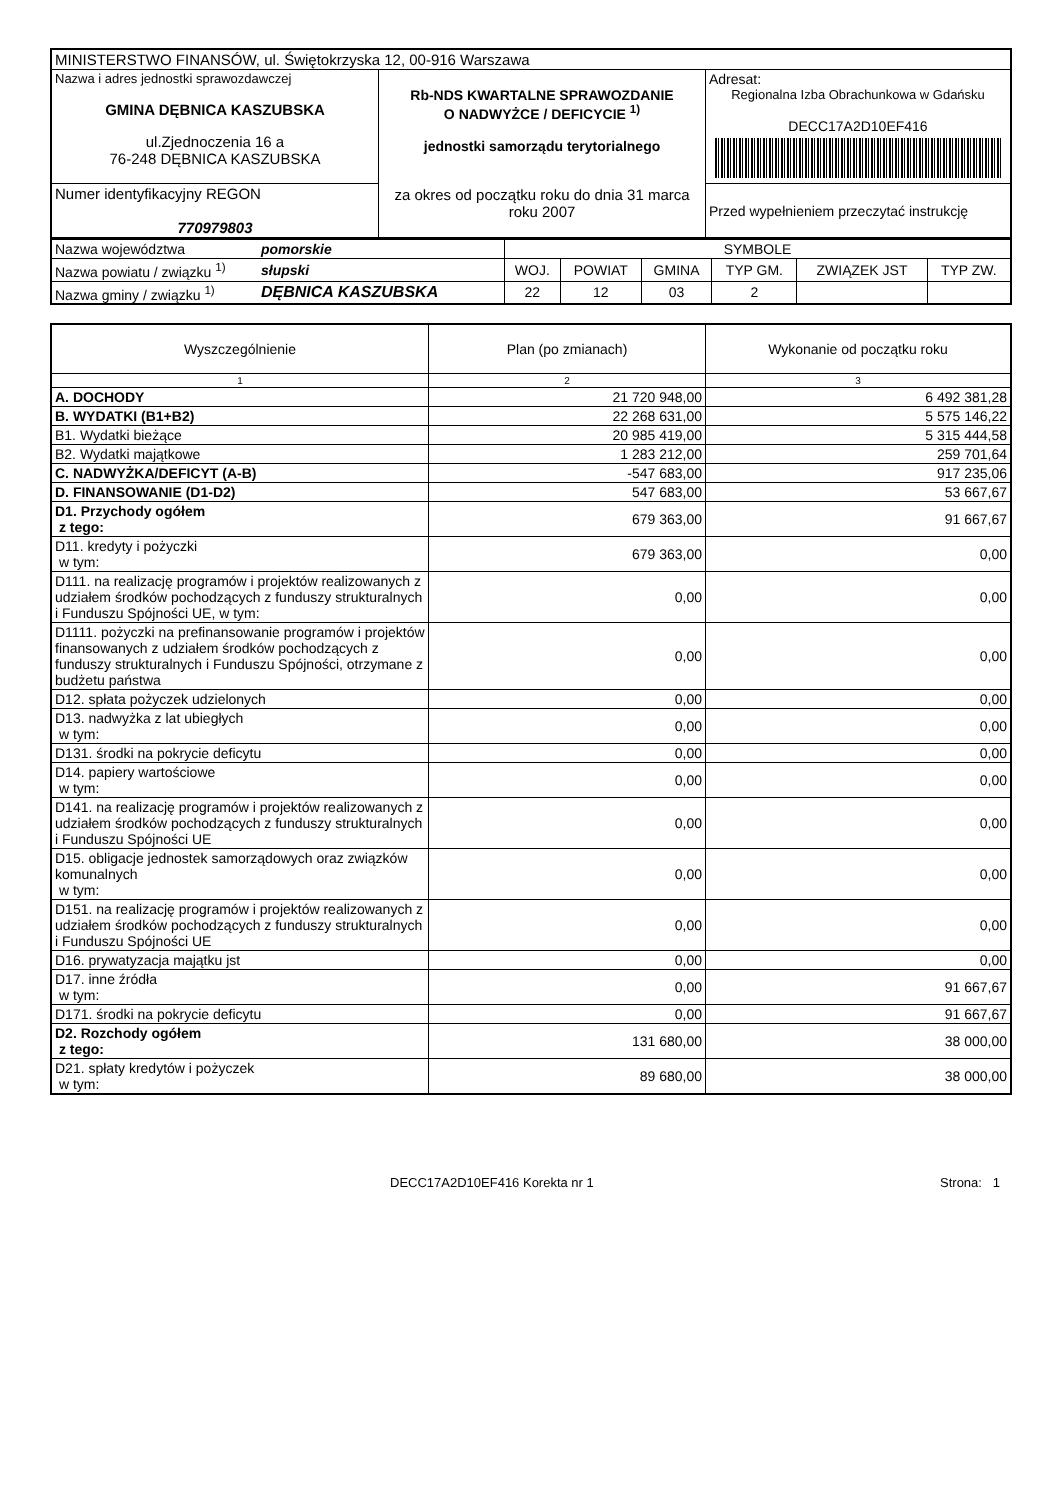| MINISTERSTWO FINANSÓW, ul. Świętokrzyska 12, 00-916 Warszawa | | |
| Nazwa i adres jednostki sprawozdawczej GMINA DĘBNICA KASZUBSKA ul.Zjednoczenia 16 a 76-248 DĘBNICA KASZUBSKA | Rb-NDS KWARTALNE SPRAWOZDANIE O NADWYŻCE / DEFICYCIE <sup>1)</sup> jednostki samorządu terytorialnego za okres od początku roku do dnia 31 marca roku 2007 | Adresat: Regionalna Izba Obrachunkowa w Gdańsku DECC17A2D10EF416 |
| Numer identyfikacyjny REGON 770979803 | | Przed wypełnieniem przeczytać instrukcję |
| Nazwa województwa | pomorskie | SYMBOLE | | | | | |
| Nazwa powiatu / związku <sup>1)</sup> | słupski | WOJ. | POWIAT | GMINA | TYP GM. | ZWIĄZEK JST | TYP ZW. |
| Nazwa gminy / związku <sup>1)</sup> | DĘBNICA KASZUBSKA | 22 | 12 | 03 | 2 | | |
| Wyszczególnienie | Plan (po zmianach) | Wykonanie od początku roku |
| --- | --- | --- |
| 1 | 2 | 3 |
| A. DOCHODY | 21 720 948,00 | 6 492 381,28 |
| B. WYDATKI (B1+B2) | 22 268 631,00 | 5 575 146,22 |
| B1. Wydatki bieżące | 20 985 419,00 | 5 315 444,58 |
| B2. Wydatki majątkowe | 1 283 212,00 | 259 701,64 |
| C. NADWYŻKA/DEFICYT (A-B) | -547 683,00 | 917 235,06 |
| D. FINANSOWANIE (D1-D2) | 547 683,00 | 53 667,67 |
| D1. Przychody ogółem z tego: | 679 363,00 | 91 667,67 |
| D11. kredyty i pożyczki w tym: | 679 363,00 | 0,00 |
| D111. na realizację programów i projektów realizowanych z udziałem środków pochodzących z funduszy strukturalnych i Funduszu Spójności UE, w tym: | 0,00 | 0,00 |
| D1111. pożyczki na prefinansowanie programów i projektów finansowanych z udziałem środków pochodzących z funduszy strukturalnych i Funduszu Spójności, otrzymane z budżetu państwa | 0,00 | 0,00 |
| D12. spłata pożyczek udzielonych | 0,00 | 0,00 |
| D13. nadwyżka z lat ubiegłych w tym: | 0,00 | 0,00 |
| D131. środki na pokrycie deficytu | 0,00 | 0,00 |
| D14. papiery wartościowe w tym: | 0,00 | 0,00 |
| D141. na realizację programów i projektów realizowanych z udziałem środków pochodzących z funduszy strukturalnych i Funduszu Spójności UE | 0,00 | 0,00 |
| D15. obligacje jednostek samorządowych oraz związków komunalnych w tym: | 0,00 | 0,00 |
| D151. na realizację programów i projektów realizowanych z udziałem środków pochodzących z funduszy strukturalnych i Funduszu Spójności UE | 0,00 | 0,00 |
| D16. prywatyzacja majątku jst | 0,00 | 0,00 |
| D17. inne źródła w tym: | 0,00 | 91 667,67 |
| D171. środki na pokrycie deficytu | 0,00 | 91 667,67 |
| D2. Rozchody ogółem z tego: | 131 680,00 | 38 000,00 |
| D21. spłaty kredytów i pożyczek w tym: | 89 680,00 | 38 000,00 |
DECC17A2D10EF416 Korekta nr 1 Strona: 1